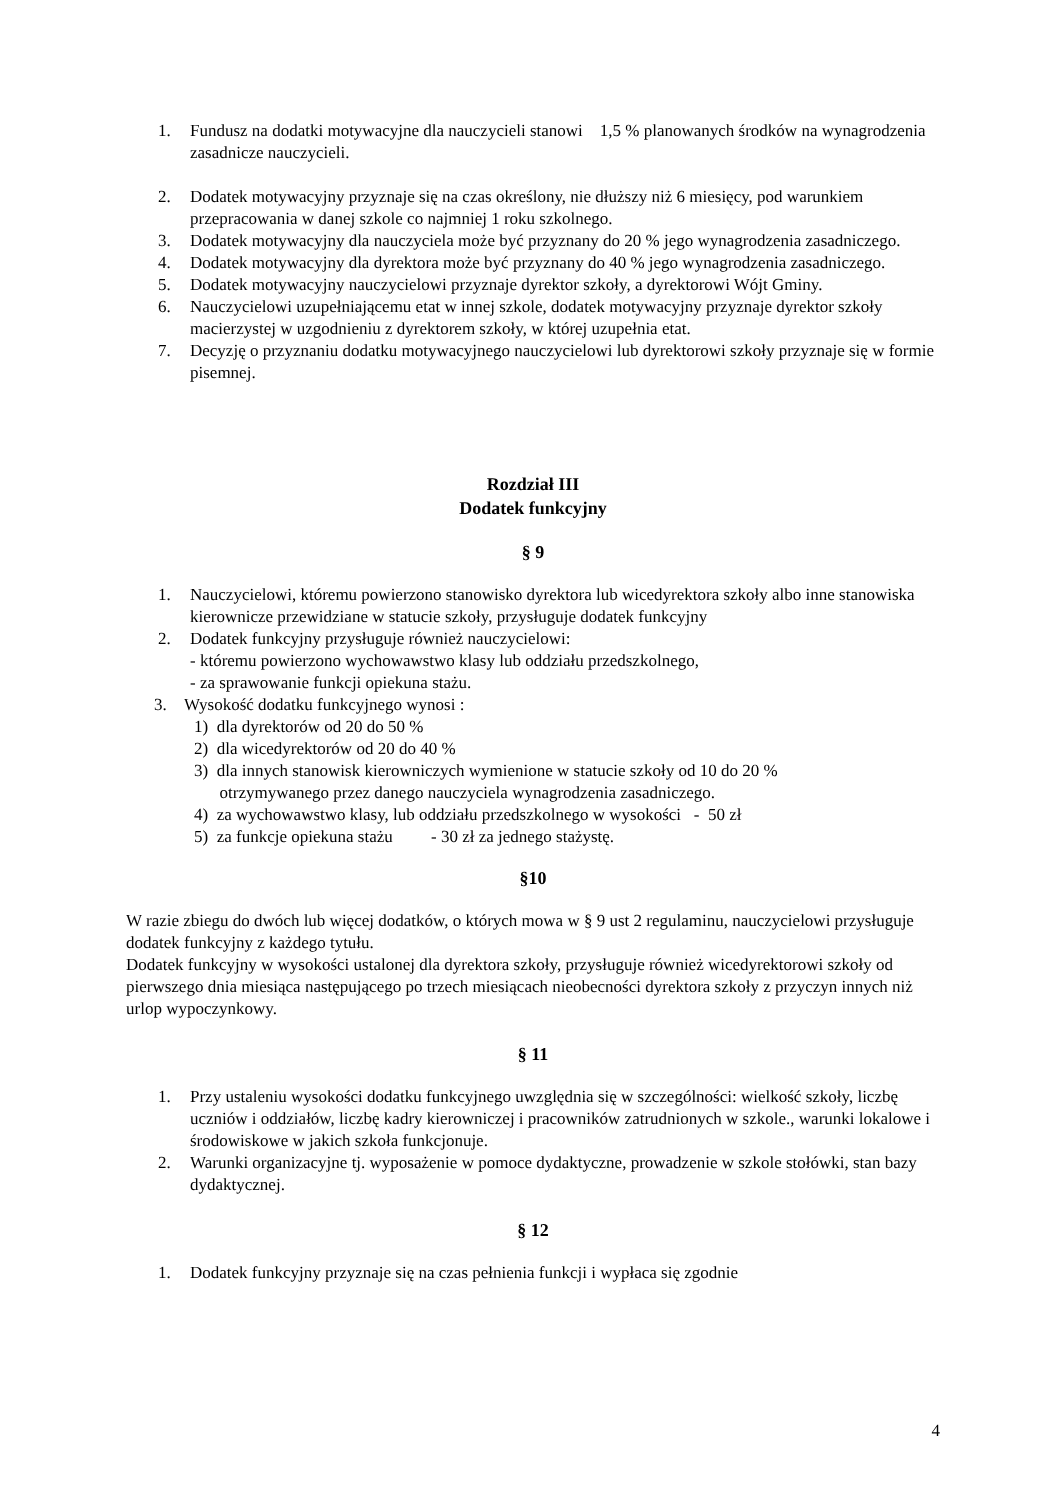1. Fundusz na dodatki motywacyjne dla nauczycieli stanowi 1,5 % planowanych środków na wynagrodzenia zasadnicze nauczycieli.
2. Dodatek motywacyjny przyznaje się na czas określony, nie dłuższy niż 6 miesięcy, pod warunkiem przepracowania w danej szkole co najmniej 1 roku szkolnego.
3. Dodatek motywacyjny dla nauczyciela może być przyznany do 20 % jego wynagrodzenia zasadniczego.
4. Dodatek motywacyjny dla dyrektora może być przyznany do 40 % jego wynagrodzenia zasadniczego.
5. Dodatek motywacyjny nauczycielowi przyznaje dyrektor szkoły, a dyrektorowi Wójt Gminy.
6. Nauczycielowi uzupełniającemu etat w innej szkole, dodatek motywacyjny przyznaje dyrektor szkoły macierzystej w uzgodnieniu z dyrektorem szkoły, w której uzupełnia etat.
7. Decyzję o przyznaniu dodatku motywacyjnego nauczycielowi lub dyrektorowi szkoły przyznaje się w formie pisemnej.
Rozdział III
Dodatek funkcyjny
§ 9
1. Nauczycielowi, któremu powierzono stanowisko dyrektora lub wicedyrektora szkoły albo inne stanowiska kierownicze przewidziane w statucie szkoły, przysługuje dodatek funkcyjny
2. Dodatek funkcyjny przysługuje również nauczycielowi:
- któremu powierzono wychowawstwo klasy lub oddziału przedszkolnego,
- za sprawowanie funkcji opiekuna stażu.
3. Wysokość dodatku funkcyjnego wynosi :
1) dla dyrektorów od 20 do 50 %
2) dla wicedyrektorów od 20 do 40 %
3) dla innych stanowisk kierowniczych wymienione w statucie szkoły od 10 do 20 %
otrzymywanego przez danego nauczyciela wynagrodzenia zasadniczego.
4) za wychowawstwo klasy, lub oddziału przedszkolnego w wysokości - 50 zł
5) za funkcje opiekuna stażu - 30 zł za jednego stażystę.
§10
W razie zbiegu do dwóch lub więcej dodatków, o których mowa w § 9 ust 2 regulaminu, nauczycielowi przysługuje dodatek funkcyjny z każdego tytułu.
Dodatek funkcyjny w wysokości ustalonej dla dyrektora szkoły, przysługuje również wicedyrektorowi szkoły od pierwszego dnia miesiąca następującego po trzech miesiącach nieobecności dyrektora szkoły z przyczyn innych niż urlop wypoczynkowy.
§ 11
1. Przy ustaleniu wysokości dodatku funkcyjnego uwzględnia się w szczególności: wielkość szkoły, liczbę uczniów i oddziałów, liczbę kadry kierowniczej i pracowników zatrudnionych w szkole., warunki lokalowe i środowiskowe w jakich szkoła funkcjonuje.
2. Warunki organizacyjne tj. wyposażenie w pomoce dydaktyczne, prowadzenie w szkole stołówki, stan bazy dydaktycznej.
§ 12
1. Dodatek funkcyjny przyznaje się na czas pełnienia funkcji i wypłaca się zgodnie
4